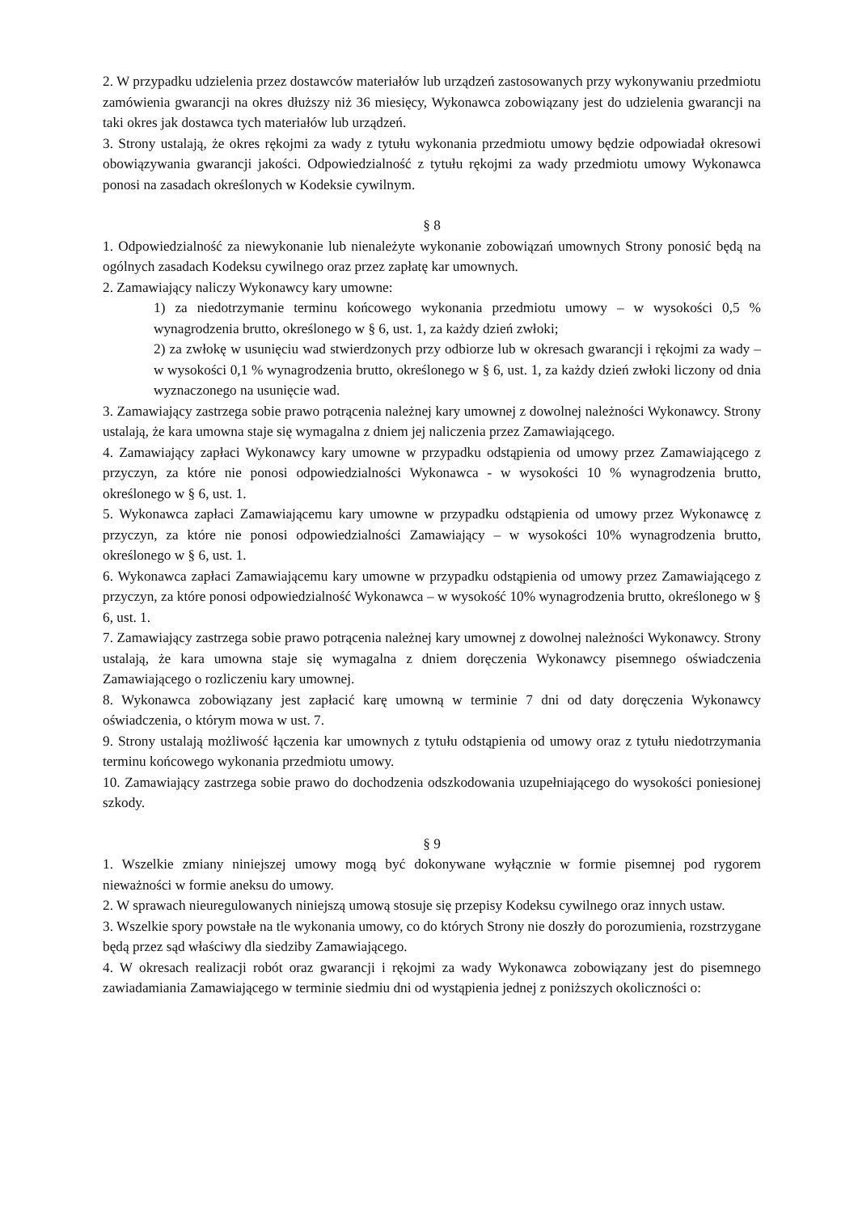2. W przypadku udzielenia przez dostawców materiałów lub urządzeń zastosowanych przy wykonywaniu przedmiotu zamówienia gwarancji na okres dłuższy niż 36 miesięcy, Wykonawca zobowiązany jest do udzielenia gwarancji na taki okres jak dostawca tych materiałów lub urządzeń.
3. Strony ustalają, że okres rękojmi za wady z tytułu wykonania przedmiotu umowy będzie odpowiadał okresowi obowiązywania gwarancji jakości. Odpowiedzialność z tytułu rękojmi za wady przedmiotu umowy Wykonawca ponosi na zasadach określonych w Kodeksie cywilnym.
§ 8
1. Odpowiedzialność za niewykonanie lub nienależyte wykonanie zobowiązań umownych Strony ponosić będą na ogólnych zasadach Kodeksu cywilnego oraz przez zapłatę kar umownych.
2. Zamawiający naliczy Wykonawcy kary umowne:
1) za niedotrzymanie terminu końcowego wykonania przedmiotu umowy – w wysokości 0,5 % wynagrodzenia brutto, określonego w § 6, ust. 1, za każdy dzień zwłoki;
2) za zwłokę w usunięciu wad stwierdzonych przy odbiorze lub w okresach gwarancji i rękojmi za wady – w wysokości 0,1 % wynagrodzenia brutto, określonego w § 6, ust. 1, za każdy dzień zwłoki liczony od dnia wyznaczonego na usunięcie wad.
3. Zamawiający zastrzega sobie prawo potrącenia należnej kary umownej z dowolnej należności Wykonawcy. Strony ustalają, że kara umowna staje się wymagalna z dniem jej naliczenia przez Zamawiającego.
4. Zamawiający zapłaci Wykonawcy kary umowne w przypadku odstąpienia od umowy przez Zamawiającego z przyczyn, za które nie ponosi odpowiedzialności Wykonawca - w wysokości 10 % wynagrodzenia brutto, określonego w § 6, ust. 1.
5. Wykonawca zapłaci Zamawiającemu kary umowne w przypadku odstąpienia od umowy przez Wykonawcę z przyczyn, za które nie ponosi odpowiedzialności Zamawiający – w wysokości 10% wynagrodzenia brutto, określonego w § 6, ust. 1.
6. Wykonawca zapłaci Zamawiającemu kary umowne w przypadku odstąpienia od umowy przez Zamawiającego z przyczyn, za które ponosi odpowiedzialność Wykonawca – w wysokość 10% wynagrodzenia brutto, określonego w § 6, ust. 1.
7. Zamawiający zastrzega sobie prawo potrącenia należnej kary umownej z dowolnej należności Wykonawcy. Strony ustalają, że kara umowna staje się wymagalna z dniem doręczenia Wykonawcy pisemnego oświadczenia Zamawiającego o rozliczeniu kary umownej.
8. Wykonawca zobowiązany jest zapłacić karę umowną w terminie 7 dni od daty doręczenia Wykonawcy oświadczenia, o którym mowa w ust. 7.
9. Strony ustalają możliwość łączenia kar umownych z tytułu odstąpienia od umowy oraz z tytułu niedotrzymania terminu końcowego wykonania przedmiotu umowy.
10. Zamawiający zastrzega sobie prawo do dochodzenia odszkodowania uzupełniającego do wysokości poniesionej szkody.
§ 9
1. Wszelkie zmiany niniejszej umowy mogą być dokonywane wyłącznie w formie pisemnej pod rygorem nieważności w formie aneksu do umowy.
2. W sprawach nieuregulowanych niniejszą umową stosuje się przepisy Kodeksu cywilnego oraz innych ustaw.
3. Wszelkie spory powstałe na tle wykonania umowy, co do których Strony nie doszły do porozumienia, rozstrzygane będą przez sąd właściwy dla siedziby Zamawiającego.
4. W okresach realizacji robót oraz gwarancji i rękojmi za wady Wykonawca zobowiązany jest do pisemnego zawiadamiania Zamawiającego w terminie siedmiu dni od wystąpienia jednej z poniższych okoliczności o: